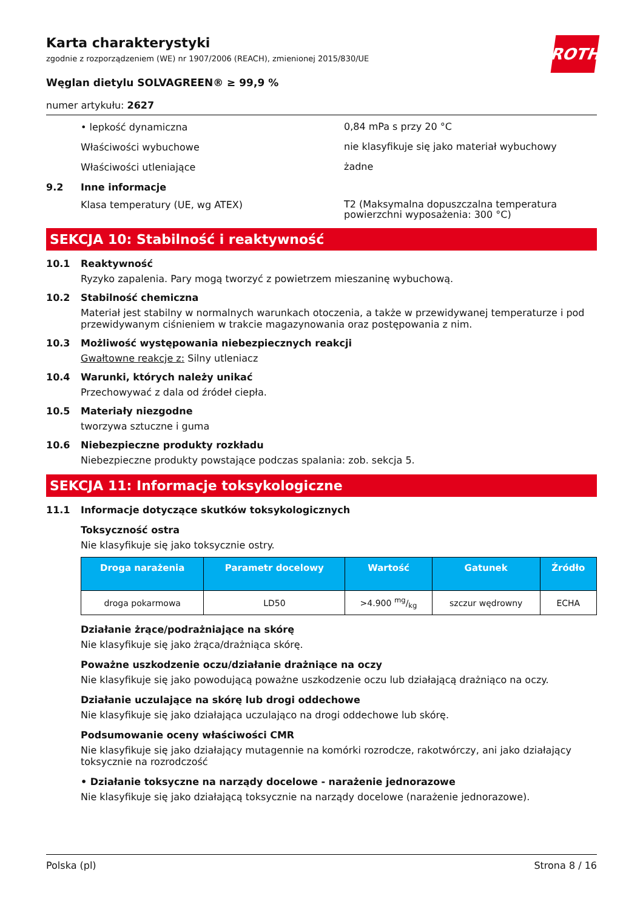ROTH
Karta charakterystyki
zgodnie z rozporządzeniem (WE) nr 1907/2006 (REACH), zmienionej 2015/830/UE
Węglan dietylu SOLVAGREEN® ≥ 99,9 %
numer artykułu: 2627
• lepkość dynamiczna
0,84 mPa s przy 20 °C
Właściwości wybuchowe
nie klasyfikuje się jako materiał wybuchowy
Właściwości utleniające
żadne
9.2 Inne informacje
Klasa temperatury (UE, wg ATEX)
T2 (Maksymalna dopuszczalna temperatura powierzchni wyposażenia: 300 °C)
SEKCJA 10: Stabilność i reaktywność
10.1 Reaktywność
Ryzyko zapalenia. Pary mogą tworzyć z powietrzem mieszaninę wybuchową.
10.2 Stabilność chemiczna
Materiał jest stabilny w normalnych warunkach otoczenia, a także w przewidywanej temperaturze i pod przewidywanym ciśnieniem w trakcie magazynowania oraz postępowania z nim.
10.3 Możliwość występowania niebezpiecznych reakcji
Gwałtowne reakcje z: Silny utleniacz
10.4 Warunki, których należy unikać
Przechowywać z dala od źródeł ciepła.
10.5 Materiały niezgodne
tworzywa sztuczne i guma
10.6 Niebezpieczne produkty rozkładu
Niebezpieczne produkty powstające podczas spalania: zob. sekcja 5.
SEKCJA 11: Informacje toksykologiczne
11.1 Informacje dotyczące skutków toksykologicznych
Toksyczność ostra
Nie klasyfikuje się jako toksycznie ostry.
| Droga narażenia | Parametr docelowy | Wartość | Gatunek | Źródło |
| --- | --- | --- | --- | --- |
| droga pokarmowa | LD50 | >4.900 mg/kg | szczur wędrowny | ECHA |
Działanie żrące/podrażniające na skórę
Nie klasyfikuje się jako żrąca/drażniąca skórę.
Poważne uszkodzenie oczu/działanie drażniące na oczy
Nie klasyfikuje się jako powodującą poważne uszkodzenie oczu lub działającą drażniąco na oczy.
Działanie uczulające na skórę lub drogi oddechowe
Nie klasyfikuje się jako działająca uczulająco na drogi oddechowe lub skórę.
Podsumowanie oceny właściwości CMR
Nie klasyfikuje się jako działający mutagennie na komórki rozrodcze, rakotwórczy, ani jako działający toksycznie na rozrodczość
• Działanie toksyczne na narządy docelowe - narażenie jednorazowe
Nie klasyfikuje się jako działającą toksycznie na narządy docelowe (narażenie jednorazowe).
Polska (pl) Strona 8 / 16